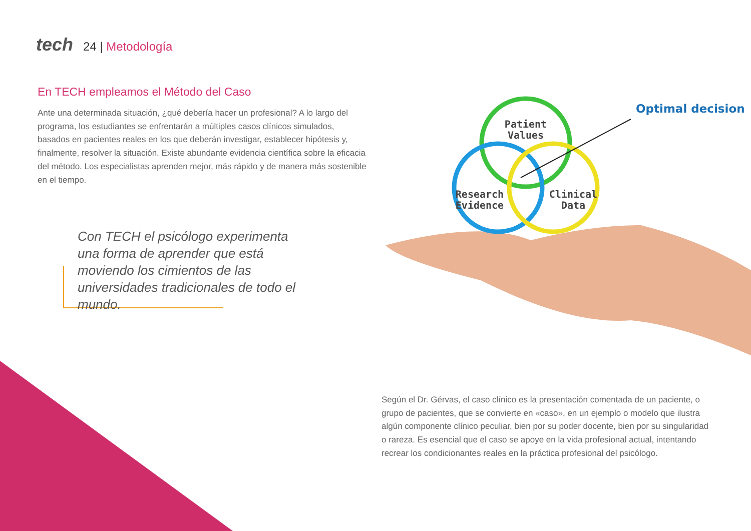tech 24 | Metodología
En TECH empleamos el Método del Caso
Ante una determinada situación, ¿qué debería hacer un profesional? A lo largo del programa, los estudiantes se enfrentarán a múltiples casos clínicos simulados, basados en pacientes reales en los que deberán investigar, establecer hipótesis y, finalmente, resolver la situación. Existe abundante evidencia científica sobre la eficacia del método. Los especialistas aprenden mejor, más rápido y de manera más sostenible en el tiempo.
Con TECH el psicólogo experimenta una forma de aprender que está moviendo los cimientos de las universidades tradicionales de todo el mundo.
Patient
Values
Research
Evidence
Clinical
Data
Optimal decision
Según el Dr. Gérvas, el caso clínico es la presentación comentada de un paciente, o grupo de pacientes, que se convierte en «caso», en un ejemplo o modelo que ilustra algún componente clínico peculiar, bien por su poder docente, bien por su singularidad o rareza. Es esencial que el caso se apoye en la vida profesional actual, intentando recrear los condicionantes reales en la práctica profesional del psicólogo.